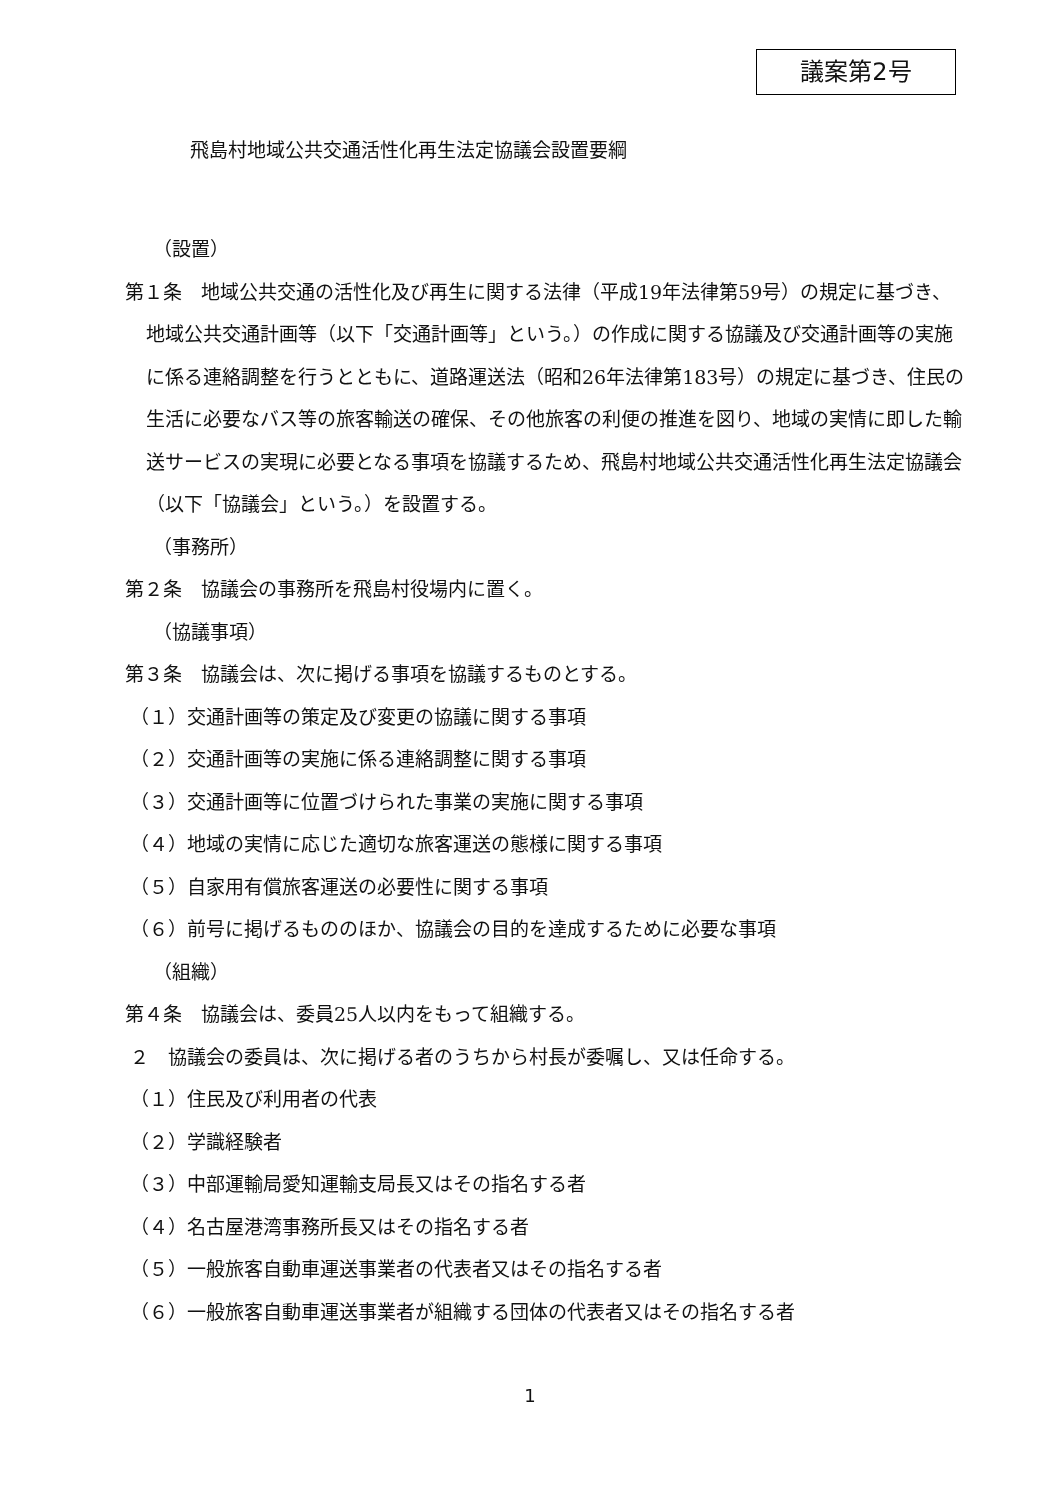議案第2号
飛島村地域公共交通活性化再生法定協議会設置要綱
（設置）
第１条　地域公共交通の活性化及び再生に関する法律（平成19年法律第59号）の規定に基づき、地域公共交通計画等（以下「交通計画等」という。）の作成に関する協議及び交通計画等の実施に係る連絡調整を行うとともに、道路運送法（昭和26年法律第183号）の規定に基づき、住民の生活に必要なバス等の旅客輸送の確保、その他旅客の利便の推進を図り、地域の実情に即した輸送サービスの実現に必要となる事項を協議するため、飛島村地域公共交通活性化再生法定協議会（以下「協議会」という。）を設置する。
（事務所）
第２条　協議会の事務所を飛島村役場内に置く。
（協議事項）
第３条　協議会は、次に掲げる事項を協議するものとする。
（１）交通計画等の策定及び変更の協議に関する事項
（２）交通計画等の実施に係る連絡調整に関する事項
（３）交通計画等に位置づけられた事業の実施に関する事項
（４）地域の実情に応じた適切な旅客運送の態様に関する事項
（５）自家用有償旅客運送の必要性に関する事項
（６）前号に掲げるもののほか、協議会の目的を達成するために必要な事項
（組織）
第４条　協議会は、委員25人以内をもって組織する。
２　協議会の委員は、次に掲げる者のうちから村長が委嘱し、又は任命する。
（１）住民及び利用者の代表
（２）学識経験者
（３）中部運輸局愛知運輸支局長又はその指名する者
（４）名古屋港湾事務所長又はその指名する者
（５）一般旅客自動車運送事業者の代表者又はその指名する者
（６）一般旅客自動車運送事業者が組織する団体の代表者又はその指名する者
1